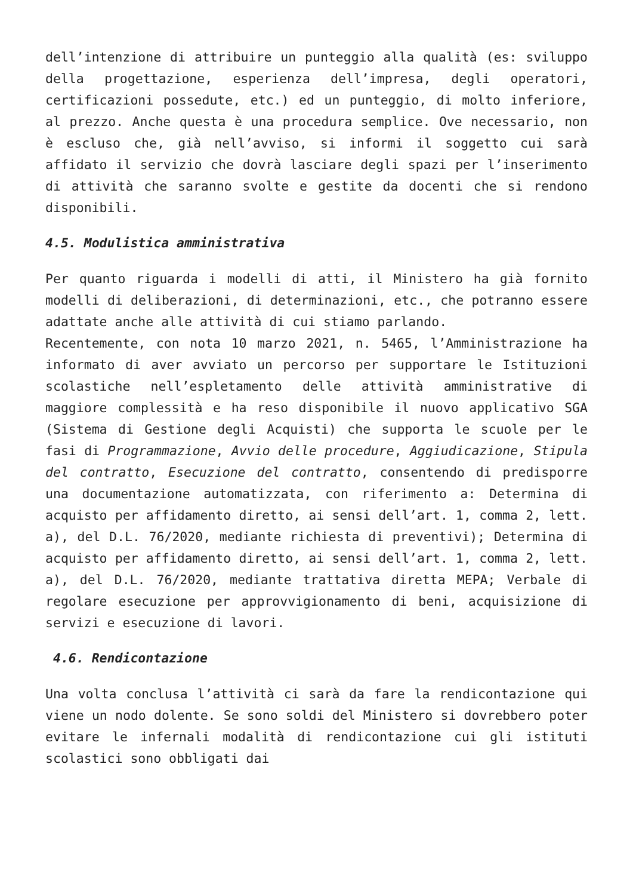dell’intenzione di attribuire un punteggio alla qualità (es: sviluppo della progettazione, esperienza dell’impresa, degli operatori, certificazioni possedute, etc.) ed un punteggio, di molto inferiore, al prezzo. Anche questa è una procedura semplice. Ove necessario, non è escluso che, già nell’avviso, si informi il soggetto cui sarà affidato il servizio che dovrà lasciare degli spazi per l’inserimento di attività che saranno svolte e gestite da docenti che si rendono disponibili.
4.5. Modulistica amministrativa
Per quanto riguarda i modelli di atti, il Ministero ha già fornito modelli di deliberazioni, di determinazioni, etc., che potranno essere adattate anche alle attività di cui stiamo parlando.
Recentemente, con nota 10 marzo 2021, n. 5465, l’Amministrazione ha informato di aver avviato un percorso per supportare le Istituzioni scolastiche nell’espletamento delle attività amministrative di maggiore complessità e ha reso disponibile il nuovo applicativo SGA (Sistema di Gestione degli Acquisti) che supporta le scuole per le fasi di Programmazione, Avvio delle procedure, Aggiudicazione, Stipula del contratto, Esecuzione del contratto, consentendo di predisporre una documentazione automatizzata, con riferimento a: Determina di acquisto per affidamento diretto, ai sensi dell’art. 1, comma 2, lett. a), del D.L. 76/2020, mediante richiesta di preventivi); Determina di acquisto per affidamento diretto, ai sensi dell’art. 1, comma 2, lett. a), del D.L. 76/2020, mediante trattativa diretta MEPA; Verbale di regolare esecuzione per approvvigionamento di beni, acquisizione di servizi e esecuzione di lavori.
4.6. Rendicontazione
Una volta conclusa l’attività ci sarà da fare la rendicontazione qui viene un nodo dolente. Se sono soldi del Ministero si dovrebbero poter evitare le infernali modalità di rendicontazione cui gli istituti scolastici sono obbligati dai